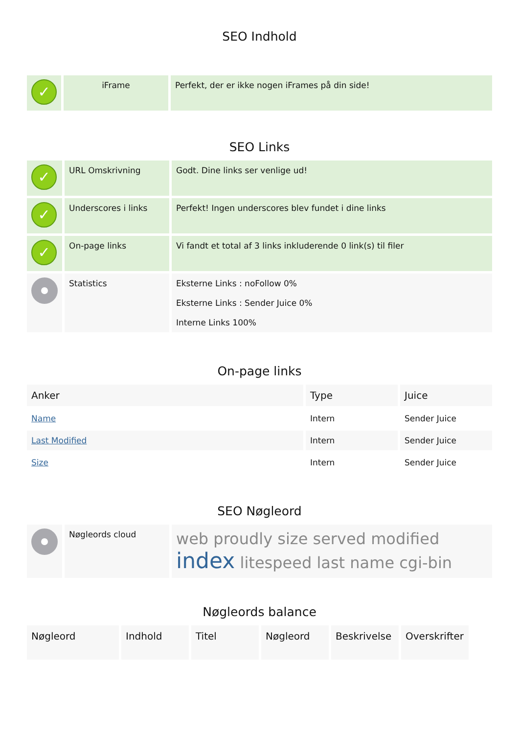SEO Indhold
| ✓ | iFrame | Perfekt, der er ikke nogen iFrames på din side! |
SEO Links
| ✓ | URL Omskrivning | Godt. Dine links ser venlige ud! |
| ✓ | Underscores i links | Perfekt! Ingen underscores blev fundet i dine links |
| ✓ | On-page links | Vi fandt et total af 3 links inkluderende 0 link(s) til filer |
| | Statistics | Eksterne Links : noFollow 0% Eksterne Links : Sender Juice 0% Interne Links 100% |
On-page links
| Anker | Type | Juice |
| --- | --- | --- |
| Name | Intern | Sender Juice |
| Last Modified | Intern | Sender Juice |
| Size | Intern | Sender Juice |
SEO Nøgleord
| | Nøgleords cloud | web proudly size served modified index litespeed last name cgi-bin |
Nøgleords balance
| Nøgleord | Indhold | Titel | Nøgleord | Beskrivelse | Overskrifter |
| --- | --- | --- | --- | --- | --- |